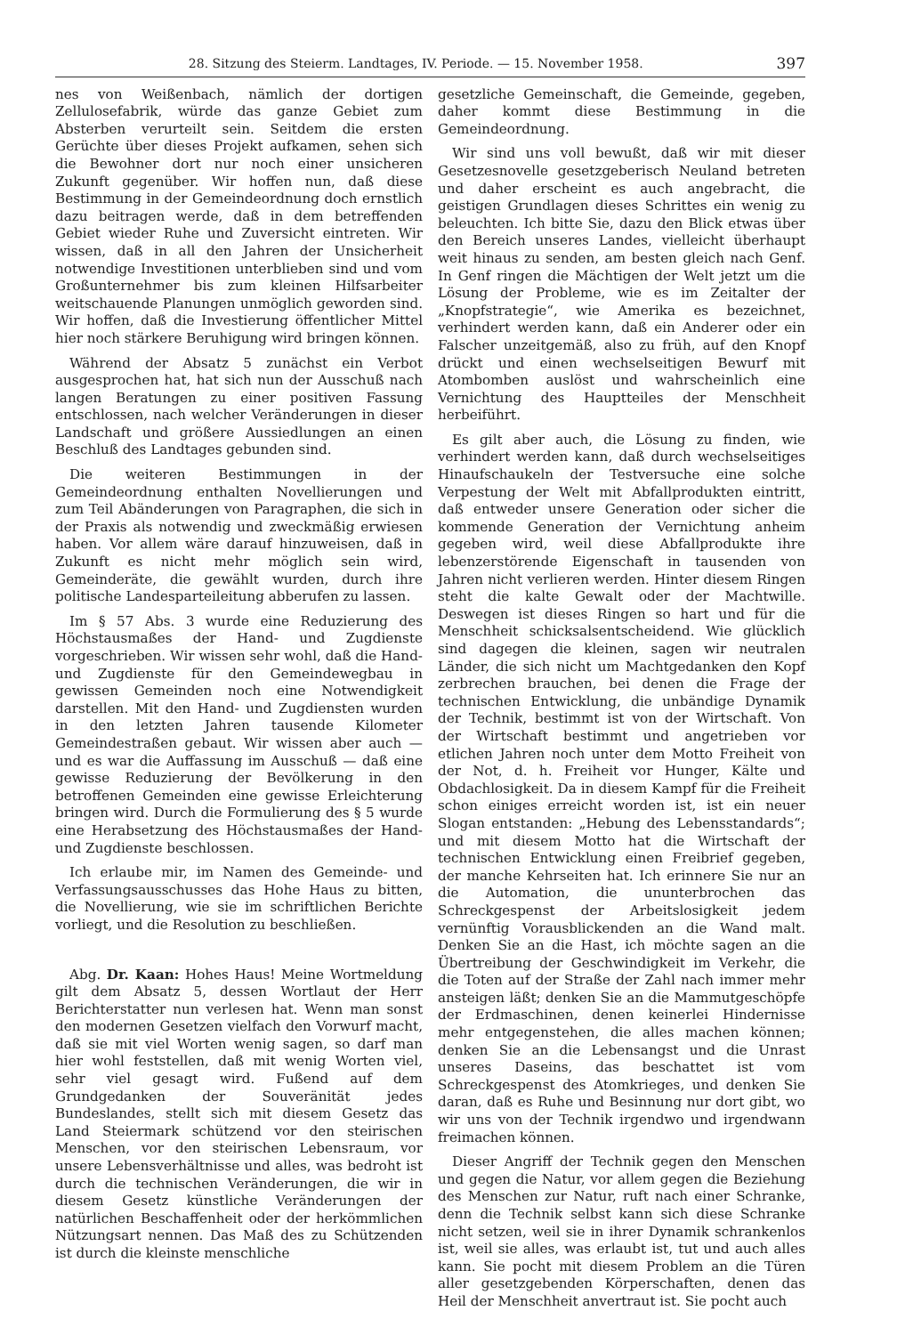28. Sitzung des Steierm. Landtages, IV. Periode. — 15. November 1958. 397
nes von Weißenbach, nämlich der dortigen Zellulosefabrik, würde das ganze Gebiet zum Absterben verurteilt sein. Seitdem die ersten Gerüchte über dieses Projekt aufkamen, sehen sich die Bewohner dort nur noch einer unsicheren Zukunft gegenüber. Wir hoffen nun, daß diese Bestimmung in der Gemeindeordnung doch ernstlich dazu beitragen werde, daß in dem betreffenden Gebiet wieder Ruhe und Zuversicht eintreten. Wir wissen, daß in all den Jahren der Unsicherheit notwendige Investitionen unterblieben sind und vom Großunternehmer bis zum kleinen Hilfsarbeiter weitschauende Planungen unmöglich geworden sind. Wir hoffen, daß die Investierung öffentlicher Mittel hier noch stärkere Beruhigung wird bringen können.
Während der Absatz 5 zunächst ein Verbot ausgesprochen hat, hat sich nun der Ausschuß nach langen Beratungen zu einer positiven Fassung entschlossen, nach welcher Veränderungen in dieser Landschaft und größere Aussiedlungen an einen Beschluß des Landtages gebunden sind.
Die weiteren Bestimmungen in der Gemeindeordnung enthalten Novellierungen und zum Teil Abänderungen von Paragraphen, die sich in der Praxis als notwendig und zweckmäßig erwiesen haben. Vor allem wäre darauf hinzuweisen, daß in Zukunft es nicht mehr möglich sein wird, Gemeinderäte, die gewählt wurden, durch ihre politische Landesparteileitung abberufen zu lassen.
Im § 57 Abs. 3 wurde eine Reduzierung des Höchstausmaßes der Hand- und Zugdienste vorgeschrieben. Wir wissen sehr wohl, daß die Hand- und Zugdienste für den Gemeindewegbau in gewissen Gemeinden noch eine Notwendigkeit darstellen. Mit den Hand- und Zugdiensten wurden in den letzten Jahren tausende Kilometer Gemeindestraßen gebaut. Wir wissen aber auch — und es war die Auffassung im Ausschuß — daß eine gewisse Reduzierung der Bevölkerung in den betroffenen Gemeinden eine gewisse Erleichterung bringen wird. Durch die Formulierung des § 5 wurde eine Herabsetzung des Höchstausmaßes der Hand- und Zugdienste beschlossen.
Ich erlaube mir, im Namen des Gemeinde- und Verfassungsausschusses das Hohe Haus zu bitten, die Novellierung, wie sie im schriftlichen Berichte vorliegt, und die Resolution zu beschließen.
Abg. Dr. Kaan: Hohes Haus! Meine Wortmeldung gilt dem Absatz 5, dessen Wortlaut der Herr Berichterstatter nun verlesen hat. Wenn man sonst den modernen Gesetzen vielfach den Vorwurf macht, daß sie mit viel Worten wenig sagen, so darf man hier wohl feststellen, daß mit wenig Worten viel, sehr viel gesagt wird. Fußend auf dem Grundgedanken der Souveränität jedes Bundeslandes, stellt sich mit diesem Gesetz das Land Steiermark schützend vor den steirischen Menschen, vor den steirischen Lebensraum, vor unsere Lebensverhältnisse und alles, was bedroht ist durch die technischen Veränderungen, die wir in diesem Gesetz künstliche Veränderungen der natürlichen Beschaffenheit oder der herkömmlichen Nützungsart nennen. Das Maß des zu Schützenden ist durch die kleinste menschliche
gesetzliche Gemeinschaft, die Gemeinde, gegeben, daher kommt diese Bestimmung in die Gemeindeordnung.
Wir sind uns voll bewußt, daß wir mit dieser Gesetzesnovelle gesetzgeberisch Neuland betreten und daher erscheint es auch angebracht, die geistigen Grundlagen dieses Schrittes ein wenig zu beleuchten. Ich bitte Sie, dazu den Blick etwas über den Bereich unseres Landes, vielleicht überhaupt weit hinaus zu senden, am besten gleich nach Genf. In Genf ringen die Mächtigen der Welt jetzt um die Lösung der Probleme, wie es im Zeitalter der „Knopfstrategie“, wie Amerika es bezeichnet, verhindert werden kann, daß ein Anderer oder ein Falscher unzeitgemäß, also zu früh, auf den Knopf drückt und einen wechselseitigen Bewurf mit Atombomben auslöst und wahrscheinlich eine Vernichtung des Hauptteiles der Menschheit herbeiführt.
Es gilt aber auch, die Lösung zu finden, wie verhindert werden kann, daß durch wechselseitiges Hinaufschaukeln der Testversuche eine solche Verpestung der Welt mit Abfallprodukten eintritt, daß entweder unsere Generation oder sicher die kommende Generation der Vernichtung anheim gegeben wird, weil diese Abfallprodukte ihre lebenzerstörende Eigenschaft in tausenden von Jahren nicht verlieren werden. Hinter diesem Ringen steht die kalte Gewalt oder der Machtwille. Deswegen ist dieses Ringen so hart und für die Menschheit schicksalsentscheidend. Wie glücklich sind dagegen die kleinen, sagen wir neutralen Länder, die sich nicht um Machtgedanken den Kopf zerbrechen brauchen, bei denen die Frage der technischen Entwicklung, die unbändige Dynamik der Technik, bestimmt ist von der Wirtschaft. Von der Wirtschaft bestimmt und angetrieben vor etlichen Jahren noch unter dem Motto Freiheit von der Not, d. h. Freiheit vor Hunger, Kälte und Obdachlosigkeit. Da in diesem Kampf für die Freiheit schon einiges erreicht worden ist, ist ein neuer Slogan entstanden: „Hebung des Lebensstandards“; und mit diesem Motto hat die Wirtschaft der technischen Entwicklung einen Freibrief gegeben, der manche Kehrseiten hat. Ich erinnere Sie nur an die Automation, die ununterbrochen das Schreckgespenst der Arbeitslosigkeit jedem vernünftig Vorausblickenden an die Wand malt. Denken Sie an die Hast, ich möchte sagen an die Übertreibung der Geschwindigkeit im Verkehr, die die Toten auf der Straße der Zahl nach immer mehr ansteigen läßt; denken Sie an die Mammutgeschöpfe der Erdmaschinen, denen keinerlei Hindernisse mehr entgegenstehen, die alles machen können; denken Sie an die Lebensangst und die Unrast unseres Daseins, das beschattet ist vom Schreckgespenst des Atomkrieges, und denken Sie daran, daß es Ruhe und Besinnung nur dort gibt, wo wir uns von der Technik irgendwo und irgendwann freimachen können.
Dieser Angriff der Technik gegen den Menschen und gegen die Natur, vor allem gegen die Beziehung des Menschen zur Natur, ruft nach einer Schranke, denn die Technik selbst kann sich diese Schranke nicht setzen, weil sie in ihrer Dynamik schrankenlos ist, weil sie alles, was erlaubt ist, tut und auch alles kann. Sie pocht mit diesem Problem an die Türen aller gesetzgebenden Körperschaften, denen das Heil der Menschheit anvertraut ist. Sie pocht auch